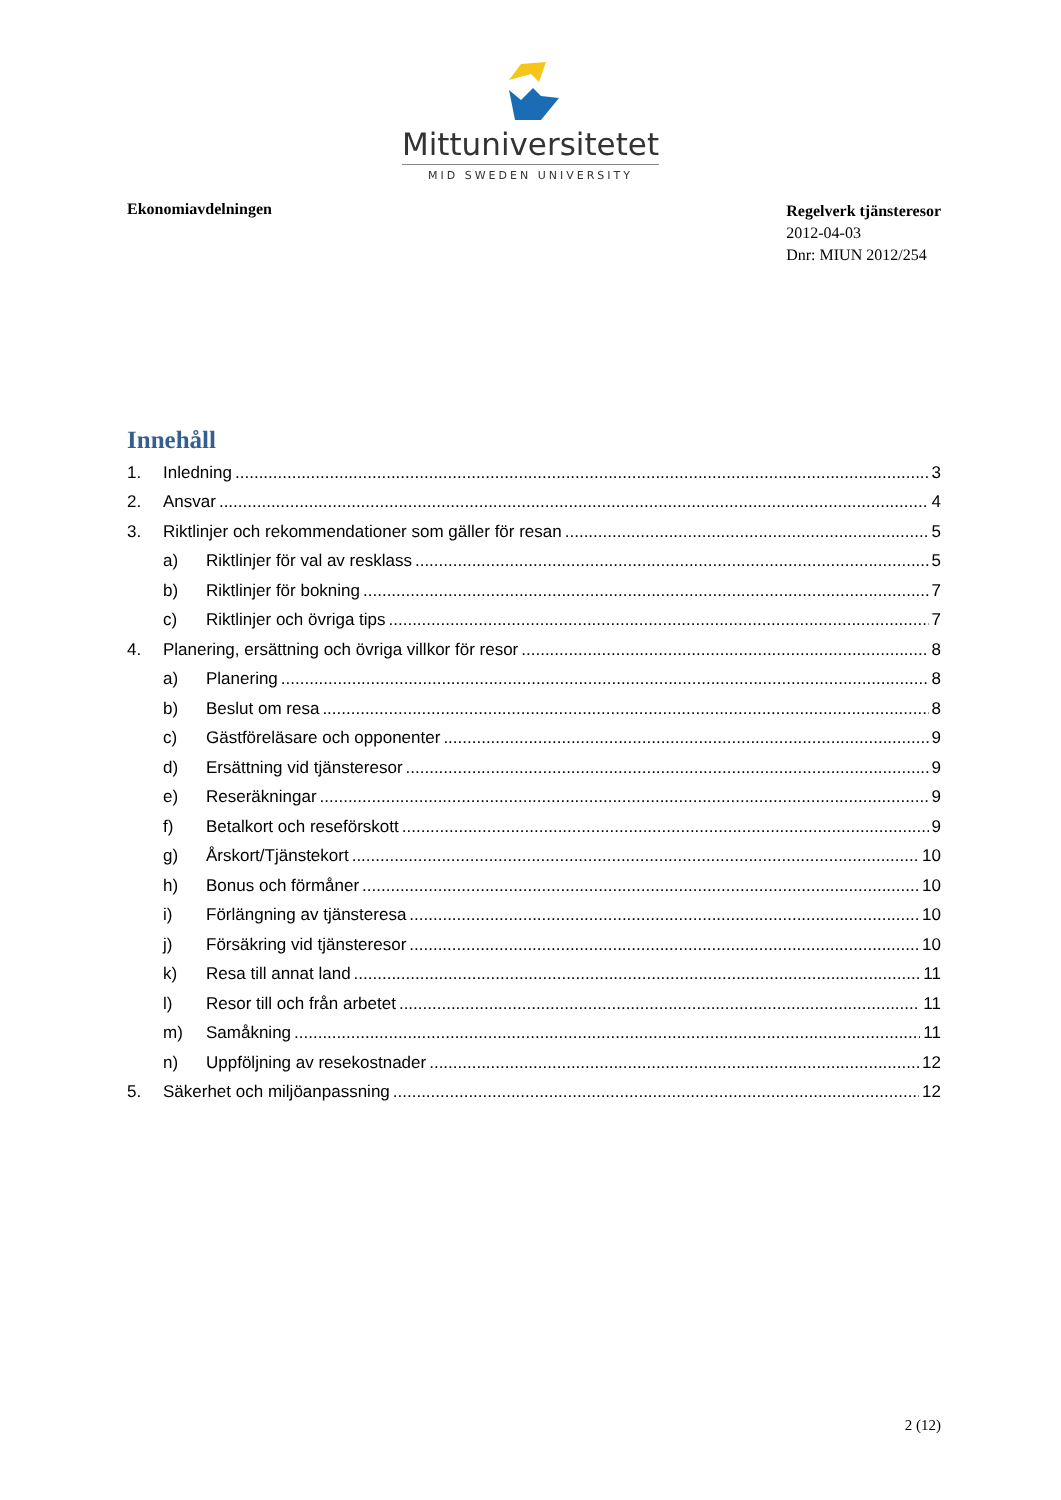Mittuniversitetet
MID SWEDEN UNIVERSITY
Ekonomiavdelningen
Regelverk tjänsteresor
2012-04-03
Dnr: MIUN 2012/254
Innehåll
1. Inledning 3
2. Ansvar 4
3. Riktlinjer och rekommendationer som gäller för resan 5
a) Riktlinjer för val av resklass 5
b) Riktlinjer för bokning 7
c) Riktlinjer och övriga tips 7
4. Planering, ersättning och övriga villkor för resor 8
a) Planering 8
b) Beslut om resa 8
c) Gästföreläsare och opponenter 9
d) Ersättning vid tjänsteresor 9
e) Reseräkningar 9
f) Betalkort och reseförskott 9
g) Årskort/Tjänstekort 10
h) Bonus och förmåner 10
i) Förlängning av tjänsteresa 10
j) Försäkring vid tjänsteresor 10
k) Resa till annat land 11
l) Resor till och från arbetet 11
m) Samåkning 11
n) Uppföljning av resekostnader 12
5. Säkerhet och miljöanpassning 12
2 (12)